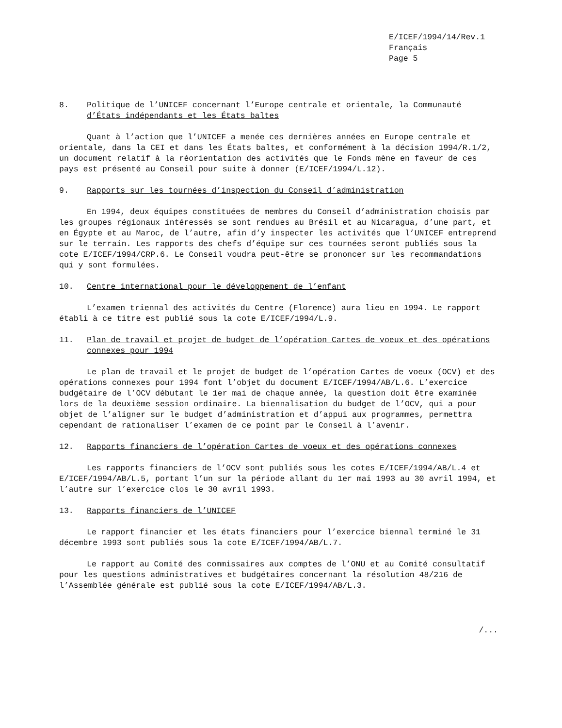E/ICEF/1994/14/Rev.1
Français
Page 5
8. Politique de l’UNICEF concernant l’Europe centrale et orientale, la Communauté d’États indépendants et les États baltes
Quant à l’action que l’UNICEF a menée ces dernières années en Europe centrale et orientale, dans la CEI et dans les États baltes, et conformément à la décision 1994/R.1/2, un document relatif à la réorientation des activités que le Fonds mène en faveur de ces pays est présenté au Conseil pour suite à donner (E/ICEF/1994/L.12).
9. Rapports sur les tournées d’inspection du Conseil d’administration
En 1994, deux équipes constituées de membres du Conseil d’administration choisis par les groupes régionaux intéressés se sont rendues au Brésil et au Nicaragua, d’une part, et en Égypte et au Maroc, de l’autre, afin d’y inspecter les activités que l’UNICEF entreprend sur le terrain. Les rapports des chefs d’équipe sur ces tournées seront publiés sous la cote E/ICEF/1994/CRP.6. Le Conseil voudra peut-être se prononcer sur les recommandations qui y sont formulées.
10. Centre international pour le développement de l’enfant
L’examen triennal des activités du Centre (Florence) aura lieu en 1994. Le rapport établi à ce titre est publié sous la cote E/ICEF/1994/L.9.
11. Plan de travail et projet de budget de l’opération Cartes de voeux et des opérations connexes pour 1994
Le plan de travail et le projet de budget de l’opération Cartes de voeux (OCV) et des opérations connexes pour 1994 font l’objet du document E/ICEF/1994/AB/L.6. L’exercice budgétaire de l’OCV débutant le 1er mai de chaque année, la question doit être examinée lors de la deuxième session ordinaire. La biennalisation du budget de l’OCV, qui a pour objet de l’aligner sur le budget d’administration et d’appui aux programmes, permettra cependant de rationaliser l’examen de ce point par le Conseil à l’avenir.
12. Rapports financiers de l’opération Cartes de voeux et des opérations connexes
Les rapports financiers de l’OCV sont publiés sous les cotes E/ICEF/1994/AB/L.4 et E/ICEF/1994/AB/L.5, portant l’un sur la période allant du 1er mai 1993 au 30 avril 1994, et l’autre sur l’exercice clos le 30 avril 1993.
13. Rapports financiers de l’UNICEF
Le rapport financier et les états financiers pour l’exercice biennal terminé le 31 décembre 1993 sont publiés sous la cote E/ICEF/1994/AB/L.7.
Le rapport au Comité des commissaires aux comptes de l’ONU et au Comité consultatif pour les questions administratives et budgétaires concernant la résolution 48/216 de l’Assemblée générale est publié sous la cote E/ICEF/1994/AB/L.3.
/...